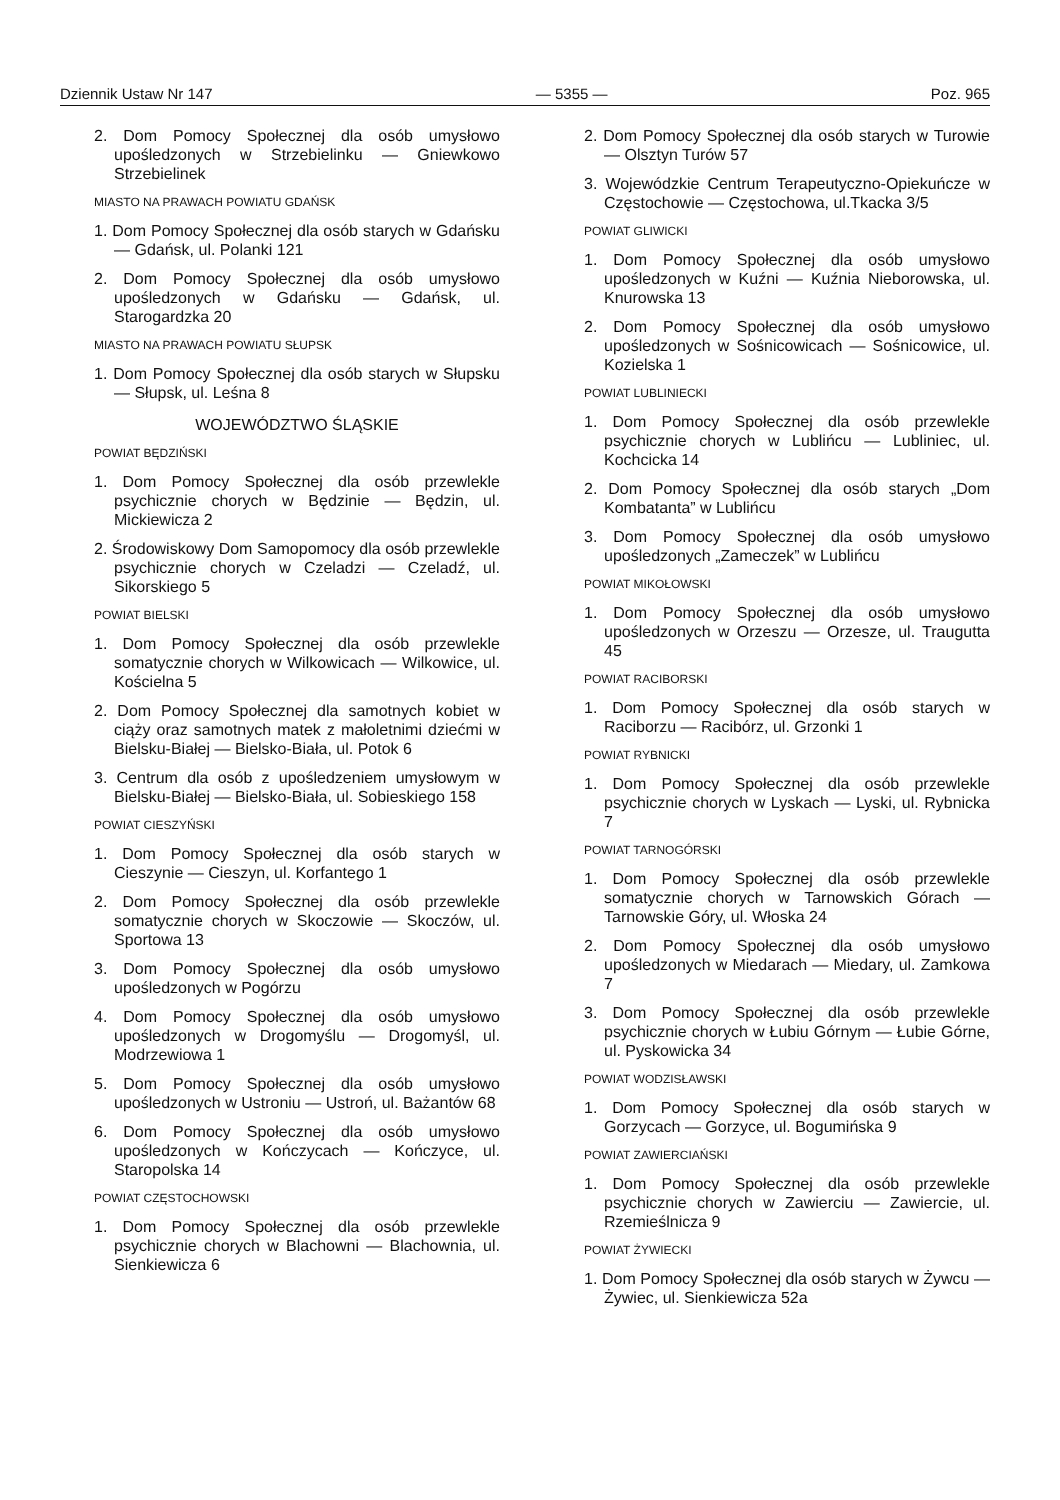Dziennik Ustaw Nr 147 — 5355 — Poz. 965
2. Dom Pomocy Społecznej dla osób umysłowo upośledzonych w Strzebielinku — Gniewkowo Strzebielinek
MIASTO NA PRAWACH POWIATU GDAŃSK
1. Dom Pomocy Społecznej dla osób starych w Gdańsku — Gdańsk, ul. Polanki 121
2. Dom Pomocy Społecznej dla osób umysłowo upośledzonych w Gdańsku — Gdańsk, ul. Starogardzka 20
MIASTO NA PRAWACH POWIATU SŁUPSK
1. Dom Pomocy Społecznej dla osób starych w Słupsku — Słupsk, ul. Leśna 8
WOJEWÓDZTWO ŚLĄSKIE
POWIAT BĘDZIŃSKI
1. Dom Pomocy Społecznej dla osób przewlekle psychicznie chorych w Będzinie — Będzin, ul. Mickiewicza 2
2. Środowiskowy Dom Samopomocy dla osób przewlekle psychicznie chorych w Czeladzi — Czeladź, ul. Sikorskiego 5
POWIAT BIELSKI
1. Dom Pomocy Społecznej dla osób przewlekle somatycznie chorych w Wilkowicach — Wilkowice, ul. Kościelna 5
2. Dom Pomocy Społecznej dla samotnych kobiet w ciąży oraz samotnych matek z małoletnimi dziećmi w Bielsku-Białej — Bielsko-Biała, ul. Potok 6
3. Centrum dla osób z upośledzeniem umysłowym w Bielsku-Białej — Bielsko-Biała, ul. Sobieskiego 158
POWIAT CIESZYŃSKI
1. Dom Pomocy Społecznej dla osób starych w Cieszynie — Cieszyn, ul. Korfantego 1
2. Dom Pomocy Społecznej dla osób przewlekle somatycznie chorych w Skoczowie — Skoczów, ul. Sportowa 13
3. Dom Pomocy Społecznej dla osób umysłowo upośledzonych w Pogórzu
4. Dom Pomocy Społecznej dla osób umysłowo upośledzonych w Drogomyślu — Drogomyśl, ul. Modrzewiowa 1
5. Dom Pomocy Społecznej dla osób umysłowo upośledzonych w Ustroniu — Ustroń, ul. Bażantów 68
6. Dom Pomocy Społecznej dla osób umysłowo upośledzonych w Kończycach — Kończyce, ul. Staropolska 14
POWIAT CZĘSTOCHOWSKI
1. Dom Pomocy Społecznej dla osób przewlekle psychicznie chorych w Blachowni — Blachownia, ul. Sienkiewicza 6
2. Dom Pomocy Społecznej dla osób starych w Turowie — Olsztyn Turów 57
3. Wojewódzkie Centrum Terapeutyczno-Opiekuńcze w Częstochowie — Częstochowa, ul.Tkacka 3/5
POWIAT GLIWICKI
1. Dom Pomocy Społecznej dla osób umysłowo upośledzonych w Kuźni — Kuźnia Nieborowska, ul. Knurowska 13
2. Dom Pomocy Społecznej dla osób umysłowo upośledzonych w Sośnicowicach — Sośnicowice, ul. Kozielska 1
POWIAT LUBLINIECKI
1. Dom Pomocy Społecznej dla osób przewlekle psychicznie chorych w Lublińcu — Lubliniec, ul. Kochcicka 14
2. Dom Pomocy Społecznej dla osób starych „Dom Kombatanta” w Lublińcu
3. Dom Pomocy Społecznej dla osób umysłowo upośledzonych „Zameczek” w Lublińcu
POWIAT MIKOŁOWSKI
1. Dom Pomocy Społecznej dla osób umysłowo upośledzonych w Orzeszu — Orzesze, ul. Traugutta 45
POWIAT RACIBORSKI
1. Dom Pomocy Społecznej dla osób starych w Raciborzu — Racibórz, ul. Grzonki 1
POWIAT RYBNICKI
1. Dom Pomocy Społecznej dla osób przewlekle psychicznie chorych w Lyskach — Lyski, ul. Rybnicka 7
POWIAT TARNOGÓRSKI
1. Dom Pomocy Społecznej dla osób przewlekle somatycznie chorych w Tarnowskich Górach — Tarnowskie Góry, ul. Włoska 24
2. Dom Pomocy Społecznej dla osób umysłowo upośledzonych w Miedarach — Miedary, ul. Zamkowa 7
3. Dom Pomocy Społecznej dla osób przewlekle psychicznie chorych w Łubiu Górnym — Łubie Górne, ul. Pyskowicka 34
POWIAT WODZISŁAWSKI
1. Dom Pomocy Społecznej dla osób starych w Gorzycach — Gorzyce, ul. Bogumińska 9
POWIAT ZAWIERCIAŃSKI
1. Dom Pomocy Społecznej dla osób przewlekle psychicznie chorych w Zawierciu — Zawiercie, ul. Rzemieślnicza 9
POWIAT ŻYWIECKI
1. Dom Pomocy Społecznej dla osób starych w Żywcu — Żywiec, ul. Sienkiewicza 52a